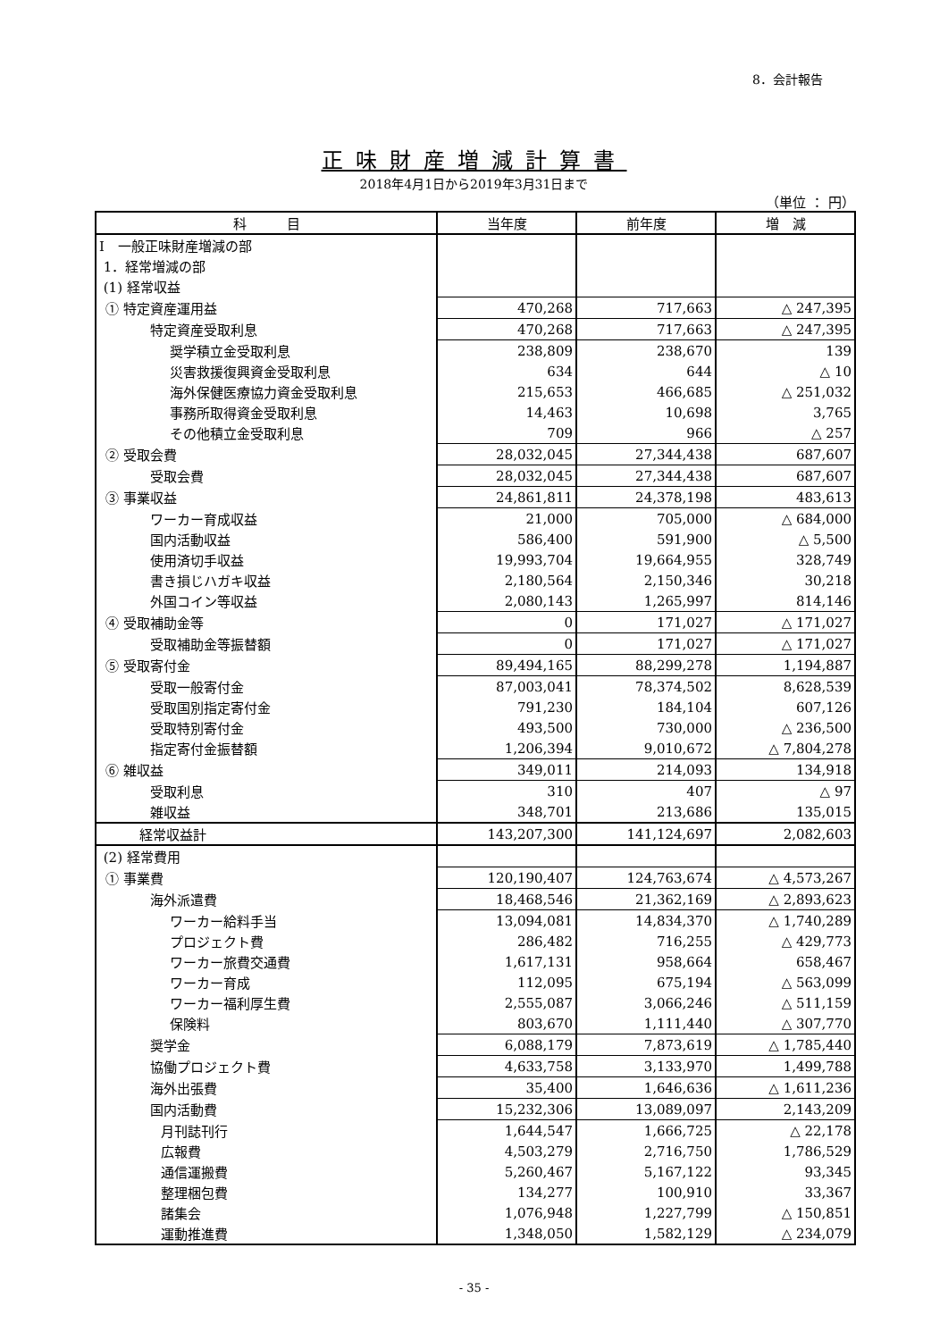8．会計報告
正味財産増減計算書
2018年4月1日から2019年3月31日まで
（単位 ： 円）
| 科 目 | 当年度 | 前年度 | 増 減 |
| --- | --- | --- | --- |
| Ⅰ 一般正味財産増減の部 | | | |
| 1．経常増減の部 | | | |
| (1) 経常収益 | | | |
| ① 特定資産運用益 | 470,268 | 717,663 | △ 247,395 |
| 特定資産受取利息 | 470,268 | 717,663 | △ 247,395 |
| 奨学積立金受取利息 | 238,809 | 238,670 | 139 |
| 災害救援復興資金受取利息 | 634 | 644 | △ 10 |
| 海外保健医療協力資金受取利息 | 215,653 | 466,685 | △ 251,032 |
| 事務所取得資金受取利息 | 14,463 | 10,698 | 3,765 |
| その他積立金受取利息 | 709 | 966 | △ 257 |
| ② 受取会費 | 28,032,045 | 27,344,438 | 687,607 |
| 受取会費 | 28,032,045 | 27,344,438 | 687,607 |
| ③ 事業収益 | 24,861,811 | 24,378,198 | 483,613 |
| ワーカー育成収益 | 21,000 | 705,000 | △ 684,000 |
| 国内活動収益 | 586,400 | 591,900 | △ 5,500 |
| 使用済切手収益 | 19,993,704 | 19,664,955 | 328,749 |
| 書き損じハガキ収益 | 2,180,564 | 2,150,346 | 30,218 |
| 外国コイン等収益 | 2,080,143 | 1,265,997 | 814,146 |
| ④ 受取補助金等 | 0 | 171,027 | △ 171,027 |
| 受取補助金等振替額 | 0 | 171,027 | △ 171,027 |
| ⑤ 受取寄付金 | 89,494,165 | 88,299,278 | 1,194,887 |
| 受取一般寄付金 | 87,003,041 | 78,374,502 | 8,628,539 |
| 受取国別指定寄付金 | 791,230 | 184,104 | 607,126 |
| 受取特別寄付金 | 493,500 | 730,000 | △ 236,500 |
| 指定寄付金振替額 | 1,206,394 | 9,010,672 | △ 7,804,278 |
| ⑥ 雑収益 | 349,011 | 214,093 | 134,918 |
| 受取利息 | 310 | 407 | △ 97 |
| 雑収益 | 348,701 | 213,686 | 135,015 |
| 経常収益計 | 143,207,300 | 141,124,697 | 2,082,603 |
| (2) 経常費用 | | | |
| ① 事業費 | 120,190,407 | 124,763,674 | △ 4,573,267 |
| 海外派遣費 | 18,468,546 | 21,362,169 | △ 2,893,623 |
| ワーカー給料手当 | 13,094,081 | 14,834,370 | △ 1,740,289 |
| プロジェクト費 | 286,482 | 716,255 | △ 429,773 |
| ワーカー旅費交通費 | 1,617,131 | 958,664 | 658,467 |
| ワーカー育成 | 112,095 | 675,194 | △ 563,099 |
| ワーカー福利厚生費 | 2,555,087 | 3,066,246 | △ 511,159 |
| 保険料 | 803,670 | 1,111,440 | △ 307,770 |
| 奨学金 | 6,088,179 | 7,873,619 | △ 1,785,440 |
| 協働プロジェクト費 | 4,633,758 | 3,133,970 | 1,499,788 |
| 海外出張費 | 35,400 | 1,646,636 | △ 1,611,236 |
| 国内活動費 | 15,232,306 | 13,089,097 | 2,143,209 |
| 月刊誌刊行 | 1,644,547 | 1,666,725 | △ 22,178 |
| 広報費 | 4,503,279 | 2,716,750 | 1,786,529 |
| 通信運搬費 | 5,260,467 | 5,167,122 | 93,345 |
| 整理梱包費 | 134,277 | 100,910 | 33,367 |
| 諸集会 | 1,076,948 | 1,227,799 | △ 150,851 |
| 運動推進費 | 1,348,050 | 1,582,129 | △ 234,079 |
- 35 -